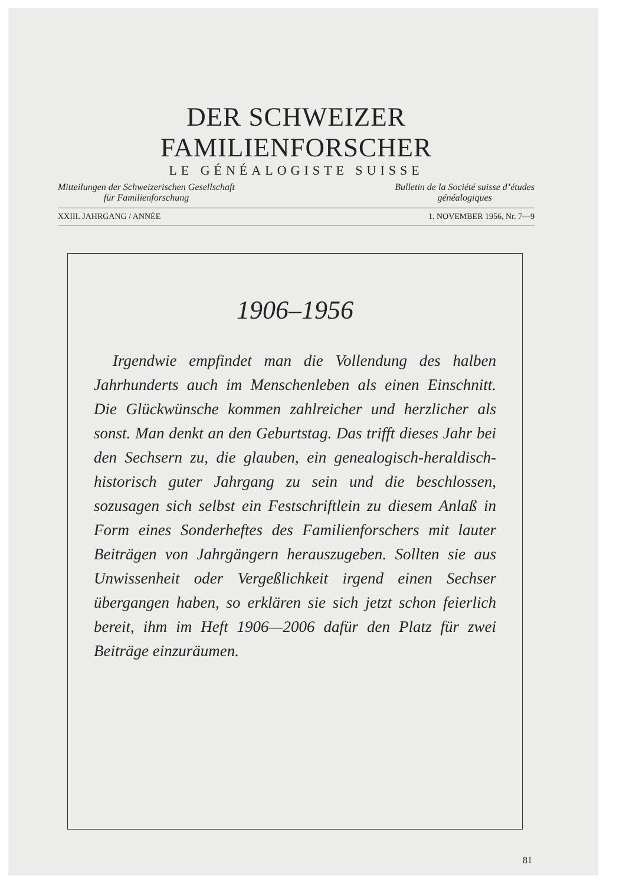DER SCHWEIZER FAMILIENFORSCHER
LE GÉNÉALOGISTE SUISSE
Mitteilungen der Schweizerischen Gesellschaft
für Familienforschung
Bulletin de la Société suisse d’études
généalogiques
XXIII. JAHRGANG / ANNÉE 1. NOVEMBER 1956, Nr. 7—9
1906–1956
Irgendwie empfindet man die Vollendung des halben Jahrhunderts auch im Menschenleben als einen Einschnitt. Die Glückwünsche kommen zahlreicher und herzlicher als sonst. Man denkt an den Geburtstag. Das trifft dieses Jahr bei den Sechsern zu, die glauben, ein genealogisch-heraldisch-historisch guter Jahrgang zu sein und die beschlossen, sozusagen sich selbst ein Festschriftlein zu diesem Anlaß in Form eines Sonderheftes des Familienforschers mit lauter Beiträgen von Jahrgängern herauszugeben. Sollten sie aus Unwissenheit oder Vergeßlichkeit irgend einen Sechser übergangen haben, so erklären sie sich jetzt schon feierlich bereit, ihm im Heft 1906—2006 dafür den Platz für zwei Beiträge einzuräumen.
81